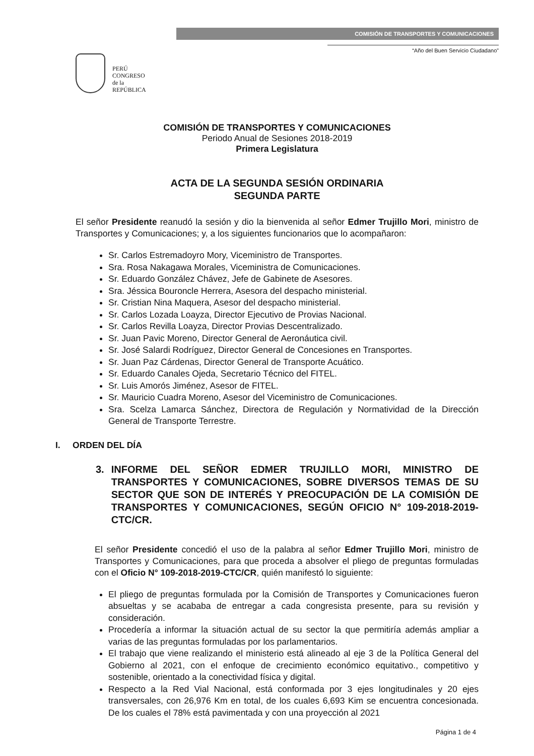PERÚ
CONGRESO
de la
REPÚBLICA
COMISIÓN DE TRANSPORTES Y COMUNICACIONES
“Año del Buen Servicio Ciudadano”
COMISIÓN DE TRANSPORTES Y COMUNICACIONES
Periodo Anual de Sesiones 2018-2019
Primera Legislatura
ACTA DE LA SEGUNDA SESIÓN ORDINARIA
SEGUNDA PARTE
El señor Presidente reanudó la sesión y dio la bienvenida al señor Edmer Trujillo Mori, ministro de Transportes y Comunicaciones; y, a los siguientes funcionarios que lo acompañaron:
Sr. Carlos Estremadoyro Mory, Viceministro de Transportes.
Sra. Rosa Nakagawa Morales, Viceministra de Comunicaciones.
Sr. Eduardo González Chávez, Jefe de Gabinete de Asesores.
Sra. Jéssica Bouroncle Herrera, Asesora del despacho ministerial.
Sr. Cristian Nina Maquera, Asesor del despacho ministerial.
Sr. Carlos Lozada Loayza, Director Ejecutivo de Provias Nacional.
Sr. Carlos Revilla Loayza, Director Provias Descentralizado.
Sr. Juan Pavic Moreno, Director General de Aeronáutica civil.
Sr. José Salardi Rodríguez, Director General de Concesiones en Transportes.
Sr. Juan Paz Cárdenas, Director General de Transporte Acuático.
Sr. Eduardo Canales Ojeda, Secretario Técnico del FITEL.
Sr. Luis Amorós Jiménez, Asesor de FITEL.
Sr. Mauricio Cuadra Moreno, Asesor del Viceministro de Comunicaciones.
Sra. Scelza Lamarca Sánchez, Directora de Regulación y Normatividad de la Dirección General de Transporte Terrestre.
I. ORDEN DEL DÍA
3. INFORME DEL SEÑOR EDMER TRUJILLO MORI, MINISTRO DE TRANSPORTES Y COMUNICACIONES, SOBRE DIVERSOS TEMAS DE SU SECTOR QUE SON DE INTERÉS Y PREOCUPACIÓN DE LA COMISIÓN DE TRANSPORTES Y COMUNICACIONES, SEGÚN OFICIO N° 109-2018-2019-CTC/CR.
El señor Presidente concedió el uso de la palabra al señor Edmer Trujillo Mori, ministro de Transportes y Comunicaciones, para que proceda a absolver el pliego de preguntas formuladas con el Oficio N° 109-2018-2019-CTC/CR, quién manifestó lo siguiente:
El pliego de preguntas formulada por la Comisión de Transportes y Comunicaciones fueron absueltas y se acababa de entregar a cada congresista presente, para su revisión y consideración.
Procedería a informar la situación actual de su sector la que permitiría además ampliar a varias de las preguntas formuladas por los parlamentarios.
El trabajo que viene realizando el ministerio está alineado al eje 3 de la Política General del Gobierno al 2021, con el enfoque de crecimiento económico equitativo., competitivo y sostenible, orientado a la conectividad física y digital.
Respecto a la Red Vial Nacional, está conformada por 3 ejes longitudinales y 20 ejes transversales, con 26,976 Km en total, de los cuales 6,693 Kim se encuentra concesionada. De los cuales el 78% está pavimentada y con una proyección al 2021
Página 1 de 4